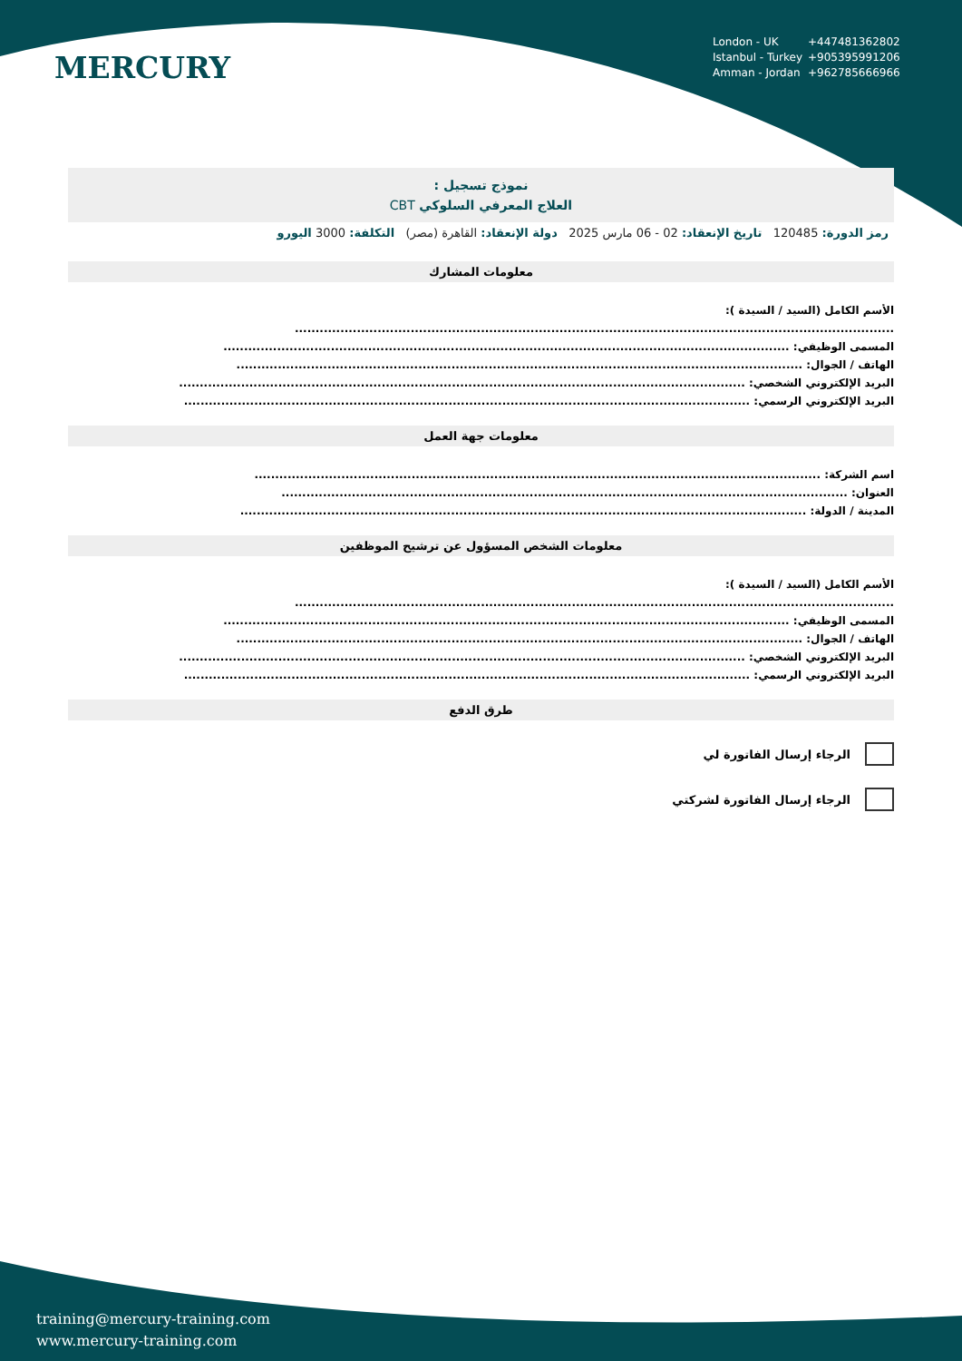MERCURY
London - UK +447481362802
Istanbul - Turkey +905395991206
Amman - Jordan +962785666966
نموذج تسجيل :
العلاج المعرفي السلوكي CBT
رمز الدورة: 120485 تاريخ الإنعقاد: 02 - 06 مارس 2025 دولة الإنعقاد: القاهرة (مصر) التكلفة: 3000 اليورو
معلومات المشارك
الأسم الكامل (السيد / السيدة ):
.................................................................................................................................................
المسمى الوظيفي: .........................................................................................................................................
الهاتف / الجوال: .........................................................................................................................................
البريد الإلكتروني الشخصي: .........................................................................................................................................
البريد الإلكتروني الرسمي: .........................................................................................................................................
معلومات جهة العمل
اسم الشركة: .........................................................................................................................................
العنوان: .........................................................................................................................................
المدينة / الدولة: .........................................................................................................................................
معلومات الشخص المسؤول عن ترشيح الموظفين
الأسم الكامل (السيد / السيدة ):
.................................................................................................................................................
المسمى الوظيفي: .........................................................................................................................................
الهاتف / الجوال: .........................................................................................................................................
البريد الإلكتروني الشخصي: .........................................................................................................................................
البريد الإلكتروني الرسمي: .........................................................................................................................................
طرق الدفع
الرجاء إرسال الفاتورة لي
الرجاء إرسال الفاتورة لشركتي
training@mercury-training.com
www.mercury-training.com